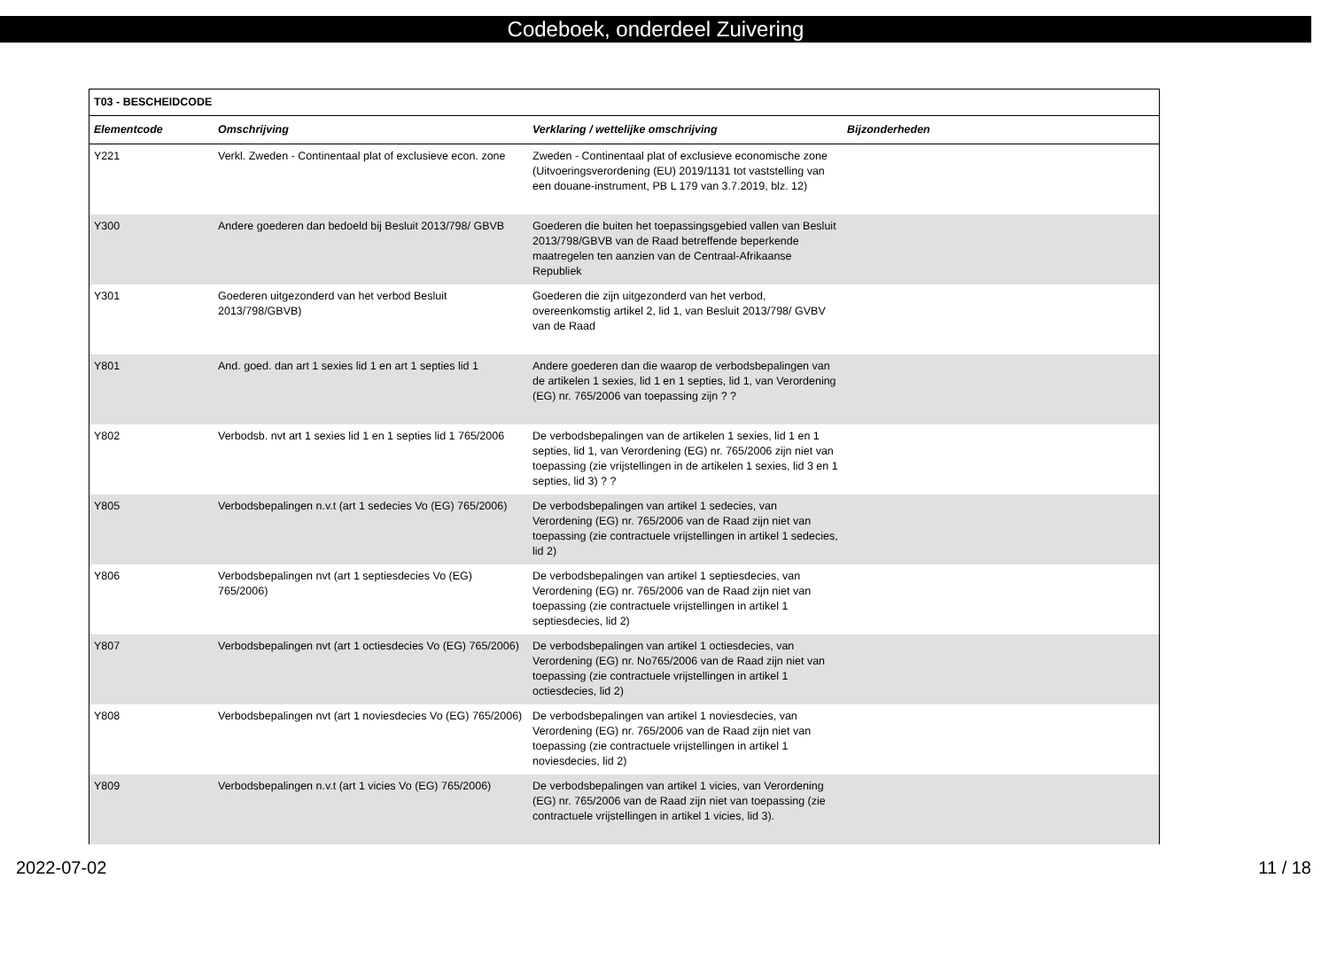Codeboek, onderdeel Zuivering
| T03 - BESCHEIDCODE | | | |
| --- | --- | --- | --- |
| Elementcode | Omschrijving | Verklaring / wettelijke omschrijving | Bijzonderheden |
| Y221 | Verkl. Zweden - Continentaal plat of exclusieve econ. zone | Zweden - Continentaal plat of exclusieve economische zone (Uitvoeringsverordening (EU) 2019/1131 tot vaststelling van een douane-instrument, PB L 179 van 3.7.2019, blz. 12) | |
| Y300 | Andere goederen dan bedoeld bij Besluit 2013/798/ GBVB | Goederen die buiten het toepassingsgebied vallen van Besluit 2013/798/GBVB van de Raad betreffende beperkende maatregelen ten aanzien van de Centraal-Afrikaanse Republiek | |
| Y301 | Goederen uitgezonderd van het verbod Besluit 2013/798/GBVB) | Goederen die zijn uitgezonderd van het verbod, overeenkomstig artikel 2, lid 1, van Besluit 2013/798/ GVBV van de Raad | |
| Y801 | And. goed. dan art 1 sexies lid 1 en art 1 septies lid 1 | Andere goederen dan die waarop de verbodsbepalingen van de artikelen 1 sexies, lid 1 en 1 septies, lid 1, van Verordening (EG) nr. 765/2006 van toepassing zijn ? ? | |
| Y802 | Verbodsb. nvt art 1 sexies lid 1 en 1 septies lid 1 765/2006 | De verbodsbepalingen van de artikelen 1 sexies, lid 1 en 1 septies, lid 1, van Verordening (EG) nr. 765/2006 zijn niet van toepassing (zie vrijstellingen in de artikelen 1 sexies, lid 3 en 1 septies, lid 3) ? ? | |
| Y805 | Verbodsbepalingen n.v.t (art 1 sedecies Vo (EG) 765/2006) | De verbodsbepalingen van artikel 1 sedecies, van Verordening (EG) nr. 765/2006 van de Raad zijn niet van toepassing (zie contractuele vrijstellingen in artikel 1 sedecies, lid 2) | |
| Y806 | Verbodsbepalingen nvt (art 1 septiesdecies Vo (EG) 765/2006) | De verbodsbepalingen van artikel 1 septiesdecies, van Verordening (EG) nr. 765/2006 van de Raad zijn niet van toepassing (zie contractuele vrijstellingen in artikel 1 septiesdecies, lid 2) | |
| Y807 | Verbodsbepalingen nvt (art 1 octiesdecies Vo (EG) 765/2006) | De verbodsbepalingen van artikel 1 octiesdecies, van Verordening (EG) nr. No765/2006 van de Raad zijn niet van toepassing (zie contractuele vrijstellingen in artikel 1 octiesdecies, lid 2) | |
| Y808 | Verbodsbepalingen nvt (art 1 noviesdecies Vo (EG) 765/2006) | De verbodsbepalingen van artikel 1 noviesdecies, van Verordening (EG) nr. 765/2006 van de Raad zijn niet van toepassing (zie contractuele vrijstellingen in artikel 1 noviesdecies, lid 2) | |
| Y809 | Verbodsbepalingen n.v.t (art 1 vicies Vo (EG) 765/2006) | De verbodsbepalingen van artikel 1 vicies, van Verordening (EG) nr. 765/2006 van de Raad zijn niet van toepassing (zie contractuele vrijstellingen in artikel 1 vicies, lid 3). | |
2022-07-02 11 / 18